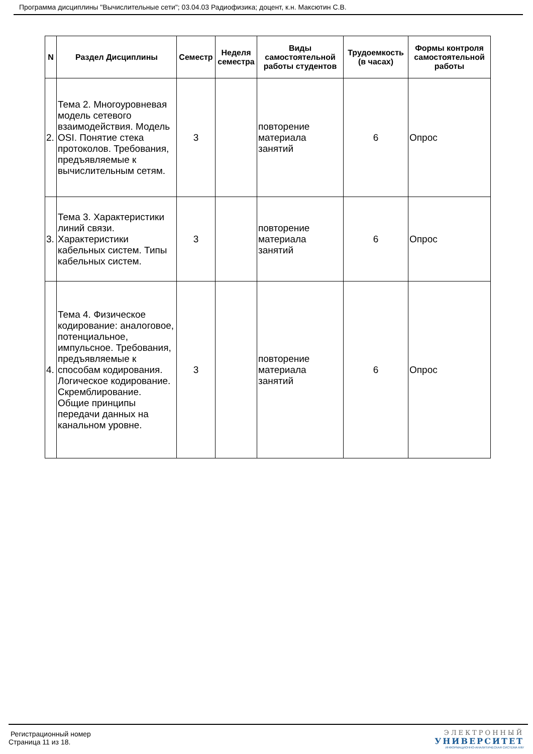Программа дисциплины "Вычислительные сети"; 03.04.03 Радиофизика; доцент, к.н. Максютин С.В.
| N | Раздел Дисциплины | Семестр | Неделя семестра | Виды самостоятельной работы студентов | Трудоемкость (в часах) | Формы контроля самостоятельной работы |
| --- | --- | --- | --- | --- | --- | --- |
| 2. | Тема 2. Многоуровневая модель сетевого взаимодействия. Модель OSI. Понятие стека протоколов. Требования, предъявляемые к вычислительным сетям. | 3 | | повторение материала занятий | 6 | Опрос |
| 3. | Тема 3. Характеристики линий связи. Характеристики кабельных систем. Типы кабельных систем. | 3 | | повторение материала занятий | 6 | Опрос |
| 4. | Тема 4. Физическое кодирование: аналоговое, потенциальное, импульсное. Требования, предъявляемые к способам кодирования. Логическое кодирование. Скремблирование. Общие принципы передачи данных на канальном уровне. | 3 | | повторение материала занятий | 6 | Опрос |
Регистрационный номер
Страница 11 из 18.
ЭЛЕКТРОННЫЙ
УНИВЕРСИТЕТ
ИНФОРМАЦИОННО-АНАЛИТИЧЕСКАЯ СИСТЕМА КФУ